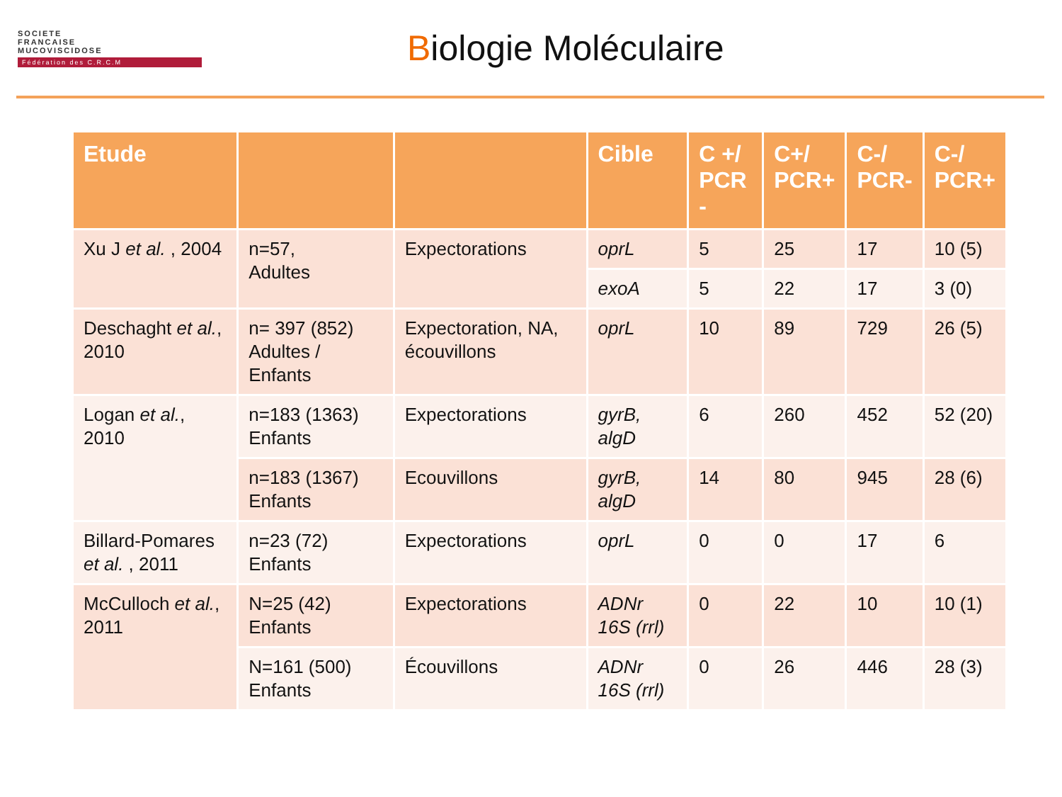SOCIETE
FRANCAISE
MUCOVISCIDOSE
Fédération des C.R.C.M
Biologie Moléculaire
| Etude | | | Cible | C +/ PCR - | C+/ PCR+ | C-/ PCR- | C-/ PCR+ |
| --- | --- | --- | --- | --- | --- | --- | --- |
| Xu J et al. , 2004 | n=57, Adultes | Expectorations | oprL | 5 | 25 | 17 | 10 (5) |
| | | | exoA | 5 | 22 | 17 | 3 (0) |
| Deschaght et al. , 2010 | n= 397 (852) Adultes / Enfants | Expectoration, NA, écouvillons | oprL | 10 | 89 | 729 | 26 (5) |
| Logan et al. , 2010 | n=183 (1363) Enfants | Expectorations | gyrB, algD | 6 | 260 | 452 | 52 (20) |
| | n=183 (1367) Enfants | Ecouvillons | gyrB, algD | 14 | 80 | 945 | 28 (6) |
| Billard-Pomares et al. , 2011 | n=23 (72) Enfants | Expectorations | oprL | 0 | 0 | 17 | 6 |
| McCulloch et al. , 2011 | N=25 (42) Enfants | Expectorations | ADNr 16S (rrl) | 0 | 22 | 10 | 10 (1) |
| | N=161 (500) Enfants | Écouvillons | ADNr 16S (rrl) | 0 | 26 | 446 | 28 (3) |